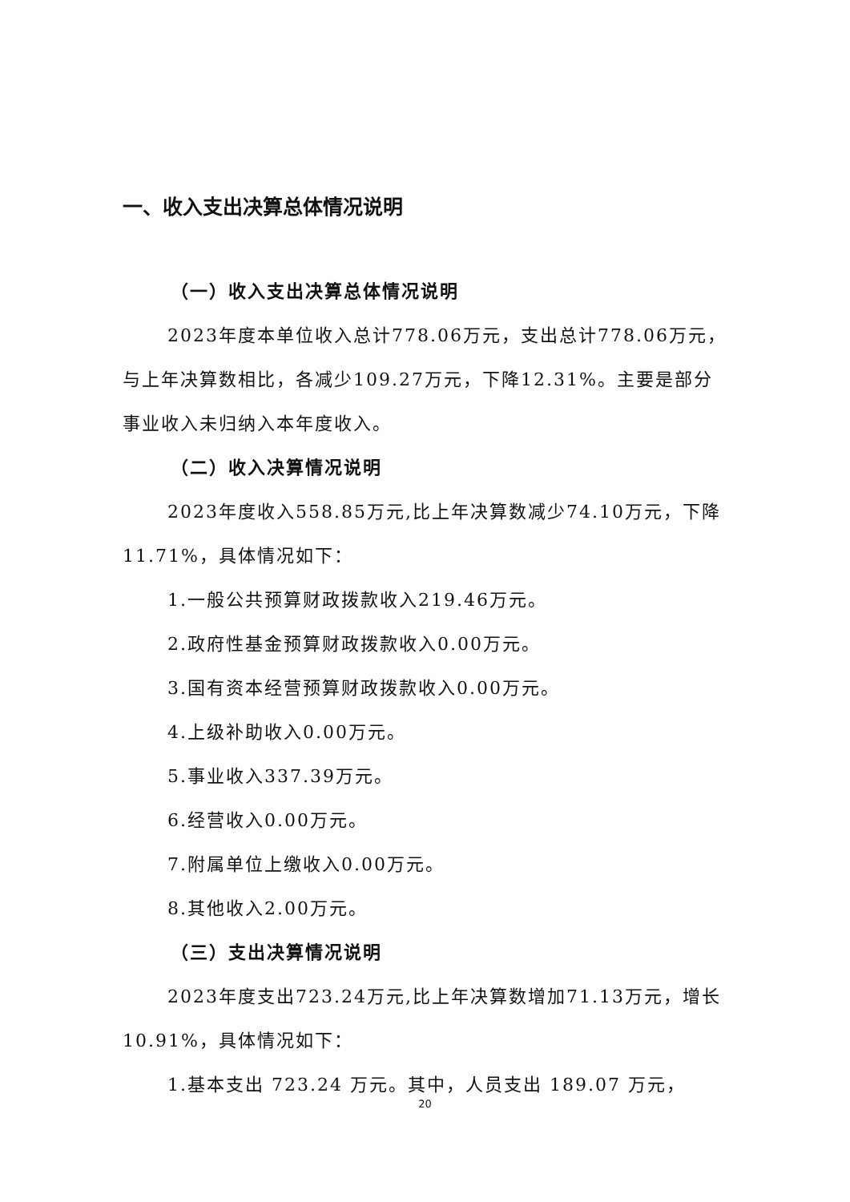一、收入支出决算总体情况说明
（一）收入支出决算总体情况说明
2023年度本单位收入总计778.06万元，支出总计778.06万元，与上年决算数相比，各减少109.27万元，下降12.31%。主要是部分事业收入未归纳入本年度收入。
（二）收入决算情况说明
2023年度收入558.85万元,比上年决算数减少74.10万元，下降11.71%，具体情况如下：
1.一般公共预算财政拨款收入219.46万元。
2.政府性基金预算财政拨款收入0.00万元。
3.国有资本经营预算财政拨款收入0.00万元。
4.上级补助收入0.00万元。
5.事业收入337.39万元。
6.经营收入0.00万元。
7.附属单位上缴收入0.00万元。
8.其他收入2.00万元。
（三）支出决算情况说明
2023年度支出723.24万元,比上年决算数增加71.13万元，增长10.91%，具体情况如下：
1.基本支出 723.24 万元。其中，人员支出 189.07 万元，
20